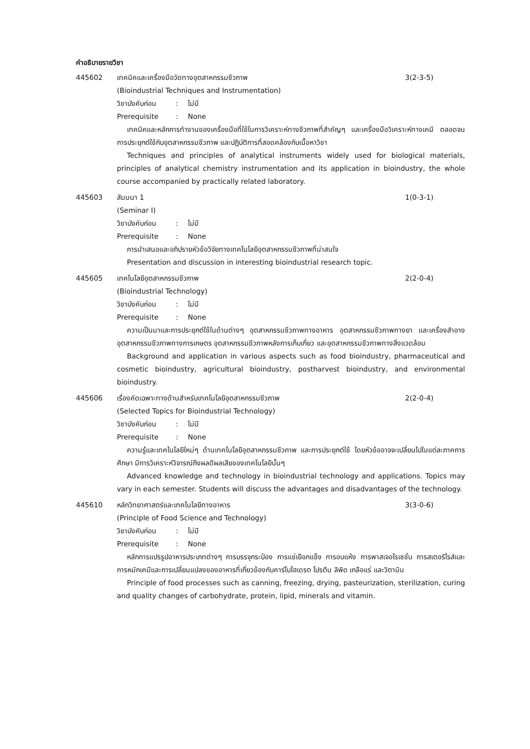คำอธิบายรายวิชา
445602 เทคนิคและเครื่องมือวัดทางอุตสาหกรรมชีวภาพ 3(2-3-5)
(Bioindustrial Techniques and Instrumentation)
วิชาบังคับก่อน: ไม่มี
Prerequisite: None
เทคนิคและหลักการทำงานของเครื่องมือที่ใช้ในการวิเคราะห์ทางชีวภาพที่สำคัญๆ และเครื่องมือวิเคราะห์ทางเคมี ตลอดจนการประยุกต์ใช้กับอุตสาหกรรมชีวภาพ และปฏิบัติการที่สอดคล้องกับเนื้อหาวิชา
Techniques and principles of analytical instruments widely used for biological materials, principles of analytical chemistry instrumentation and its application in bioindustry, the whole course accompanied by practically related laboratory.
445603 สัมมนา 1 1(0-3-1)
(Seminar I)
วิชาบังคับก่อน: ไม่มี
Prerequisite: None
การนำเสนอและอภิปรายหัวข้อวิจัยทางเทคโนโลยีอุตสาหกรรมชีวภาพที่น่าสนใจ
Presentation and discussion in interesting bioindustrial research topic.
445605 เทคโนโลยีอุตสาหกรรมชีวภาพ 2(2-0-4)
(Bioindustrial Technology)
วิชาบังคับก่อน: ไม่มี
Prerequisite: None
ความเป็นมาและการประยุกต์ใช้ในด้านต่างๆ อุตสาหกรรมชีวภาพทางอาหาร อุตสาหกรรมชีวภาพทางยา และเครื่องสำอาง อุตสาหกรรมชีวภาพทางการเกษตร อุตสาหกรรมชีวภาพหลังการเก็บเกี่ยว และอุตสาหกรรมชีวภาพทางสิ่งแวดล้อม
Background and application in various aspects such as food bioindustry, pharmaceutical and cosmetic bioindustry, agricultural bioindustry, postharvest bioindustry, and environmental bioindustry.
445606 เรื่องคัดเฉพาะทางด้านสำหรับเทคโนโลยีอุตสาหกรรมชีวภาพ 2(2-0-4)
(Selected Topics for Bioindustrial Technology)
วิชาบังคับก่อน: ไม่มี
Prerequisite: None
ความรู้และเทคโนโลยีใหม่ๆ ด้านเทคโนโลยีอุตสาหกรรมชีวภาพ และการประยุกต์ใช้ โดยหัวข้ออาจจะเปลี่ยนไปในแต่ละภาคการศึกษา มีการวิเคราะห์วิจารณ์ถึงผลดีผลเสียของเทคโนโลยีนั้นๆ
Advanced knowledge and technology in bioindustrial technology and applications. Topics may vary in each semester. Students will discuss the advantages and disadvantages of the technology.
445610 หลักวิทยาศาสตร์และเทคโนโลยีทางอาหาร 3(3-0-6)
(Principle of Food Science and Technology)
วิชาบังคับก่อน: ไม่มี
Prerequisite: None
หลักการแปรรูปอาหารประเภทต่างๆ การบรรจุกระป๋อง การแช่เยือกแข็ง การอบแห้ง การพาสเจอไรเซชั่น การสเตอริไรส์และการหมักเคมีและการเปลี่ยนแปลงของอาหารที่เกี่ยวข้องกับคาร์โบไฮเดรต โปรตีน ลิพิด เกลือแร่ และวิตามิน
Principle of food processes such as canning, freezing, drying, pasteurization, sterilization, curing and quality changes of carbohydrate, protein, lipid, minerals and vitamin.